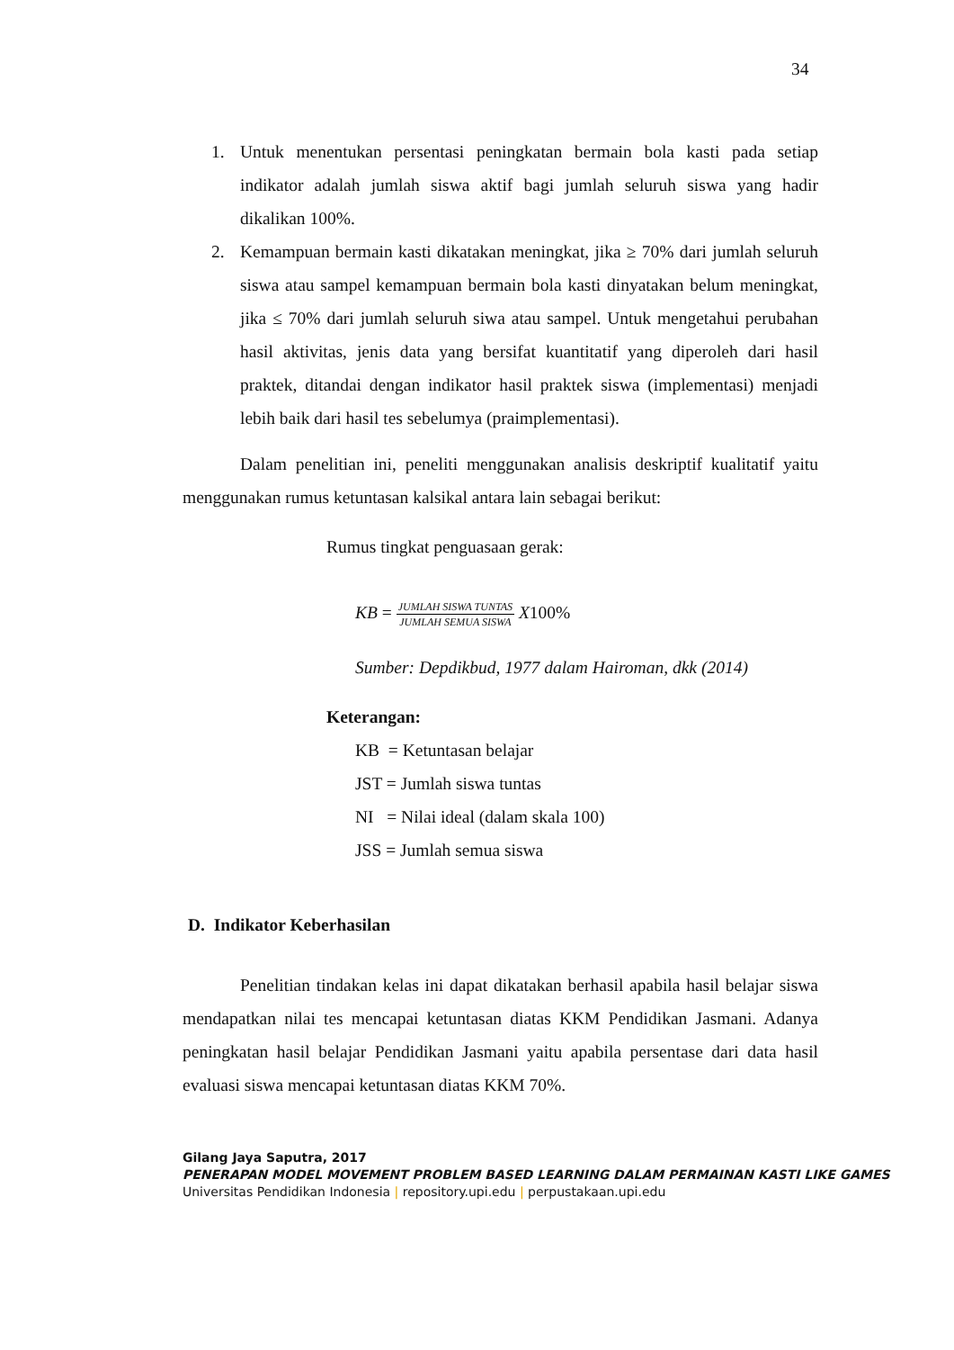34
1. Untuk menentukan persentasi peningkatan bermain bola kasti pada setiap indikator adalah jumlah siswa aktif bagi jumlah seluruh siswa yang hadir dikalikan 100%.
2. Kemampuan bermain kasti dikatakan meningkat, jika ≥ 70% dari jumlah seluruh siswa atau sampel kemampuan bermain bola kasti dinyatakan belum meningkat, jika ≤ 70% dari jumlah seluruh siwa atau sampel. Untuk mengetahui perubahan hasil aktivitas, jenis data yang bersifat kuantitatif yang diperoleh dari hasil praktek, ditandai dengan indikator hasil praktek siswa (implementasi) menjadi lebih baik dari hasil tes sebelumya (praimplementasi).
Dalam penelitian ini, peneliti menggunakan analisis deskriptif kualitatif yaitu menggunakan rumus ketuntasan kalsikal antara lain sebagai berikut:
Rumus tingkat penguasaan gerak:
KB = JUMLAH SISWA TUNTAS JUMLAH SEMUA SISWA X100%
Sumber: Depdikbud, 1977 dalam Hairoman, dkk (2014)
Keterangan:
KB = Ketuntasan belajar
JST = Jumlah siswa tuntas
NI = Nilai ideal (dalam skala 100)
JSS = Jumlah semua siswa
D. Indikator Keberhasilan
Penelitian tindakan kelas ini dapat dikatakan berhasil apabila hasil belajar siswa mendapatkan nilai tes mencapai ketuntasan diatas KKM Pendidikan Jasmani. Adanya peningkatan hasil belajar Pendidikan Jasmani yaitu apabila persentase dari data hasil evaluasi siswa mencapai ketuntasan diatas KKM 70%.
Gilang Jaya Saputra, 2017
PENERAPAN MODEL MOVEMENT PROBLEM BASED LEARNING DALAM PERMAINAN KASTI LIKE GAMES
Universitas Pendidikan Indonesia | repository.upi.edu | perpustakaan.upi.edu